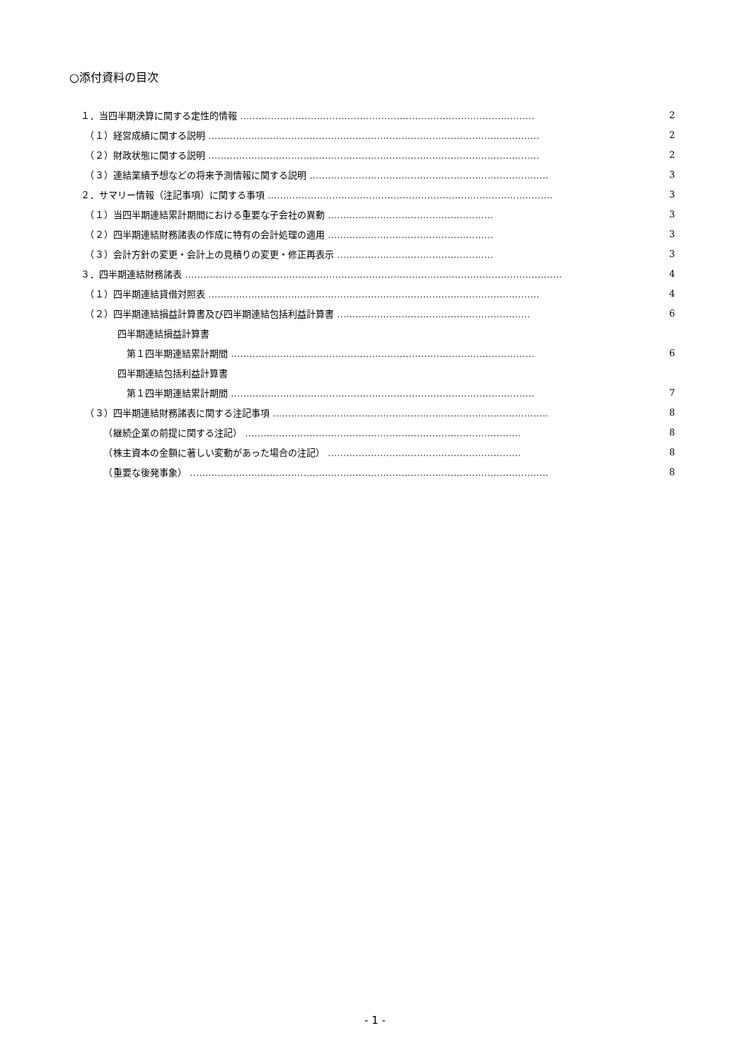○添付資料の目次
１．当四半期決算に関する定性的情報 …………………………………………………………………………………… 2
　（１）経営成績に関する説明 ……………………………………………………………………………………………… 2
　（２）財政状態に関する説明 ……………………………………………………………………………………………… 2
　（３）連結業績予想などの将来予測情報に関する説明 …………………………………………………………………… 3
２．サマリー情報（注記事項）に関する事項 ………………………………………………………………………………… 3
　（１）当四半期連結累計期間における重要な子会社の異動 ……………………………………………… 3
　（２）四半期連結財務諸表の作成に特有の会計処理の適用 ……………………………………………… 3
　（３）会計方針の変更・会計上の見積りの変更・修正再表示 …………………………………………… 3
３．四半期連結財務諸表 …………………………………………………………………………………………………………… 4
　（１）四半期連結貸借対照表 ……………………………………………………………………………………………… 4
　（２）四半期連結損益計算書及び四半期連結包括利益計算書 ……………………………………………………… 6
　　　　四半期連結損益計算書
　　　　　第１四半期連結累計期間 ……………………………………………………………………………………… 6
　　　　四半期連結包括利益計算書
　　　　　第１四半期連結累計期間 ……………………………………………………………………………………… 7
　（３）四半期連結財務諸表に関する注記事項 ……………………………………………………………………………… 8
　　　（継続企業の前提に関する注記） ……………………………………………………………………………… 8
　　　（株主資本の金額に著しい変動があった場合の注記） ……………………………………………………… 8
　　　（重要な後発事象） ……………………………………………………………………………………………………… 8
- 1 -